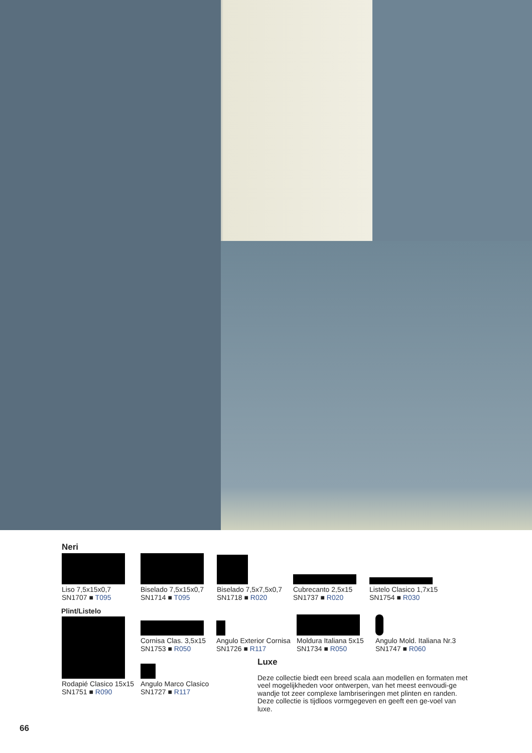Neri
Liso 7,5x15x0,7
SN1707 ■ T095
Biselado 7,5x15x0,7
SN1714 ■ T095
Biselado 7,5x7,5x0,7
SN1718 ■ R020
Cubrecanto 2,5x15
SN1737 ■ R020
Listelo Clasico 1,7x15
SN1754 ■ R030
Plint/Listelo
Rodapié Clasico 15x15
SN1751 ■ R090
Cornisa Clas. 3,5x15
SN1753 ■ R050
Angulo Marco Clasico
SN1727 ■ R117
Angulo Exterior Cornisa
SN1726 ■ R117
Moldura Italiana 5x15
SN1734 ■ R050
Angulo Mold. Italiana Nr.3
SN1747 ■ R060
Luxe
Deze collectie biedt een breed scala aan modellen en formaten met veel mogelijkheden voor ontwerpen, van het meest eenvoudi-ge wandje tot zeer complexe lambriseringen met plinten en randen. Deze collectie is tijdloos vormgegeven en geeft een ge-voel van luxe.
66